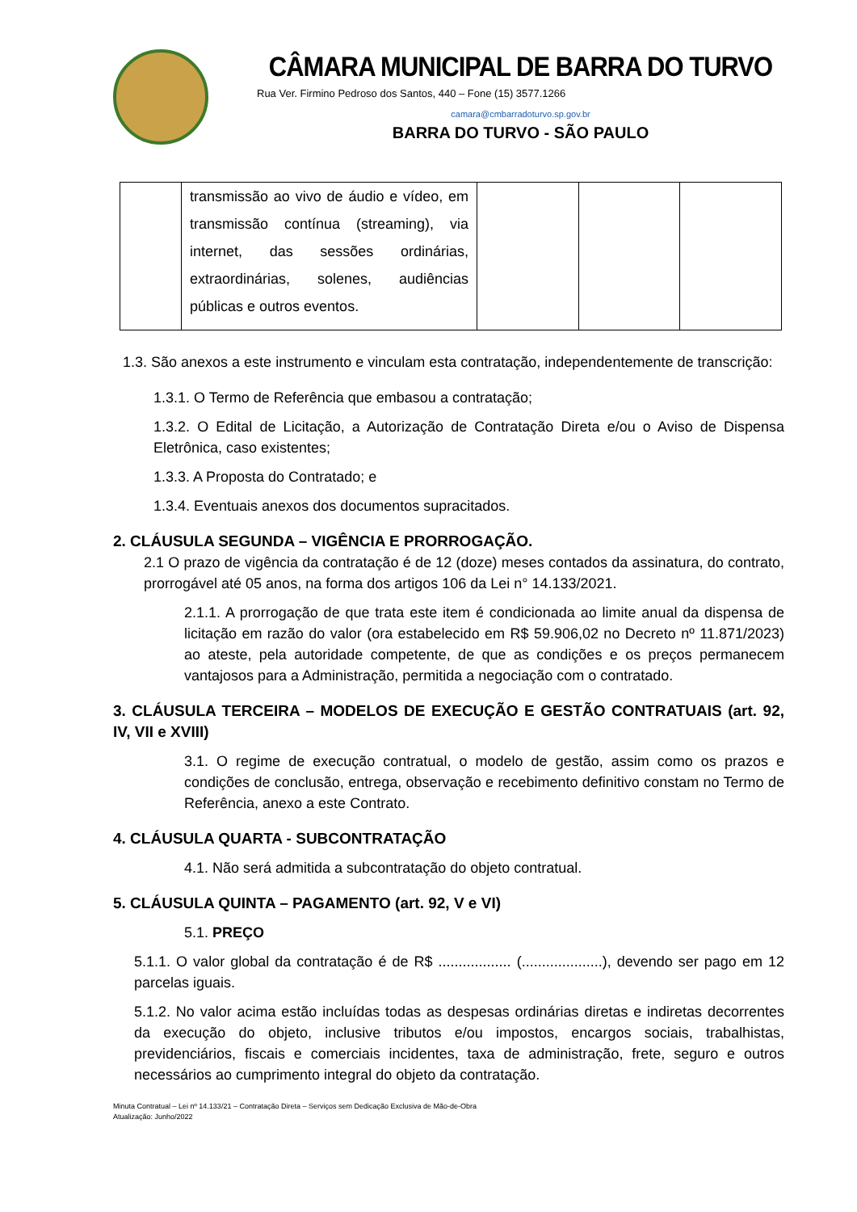CÂMARA MUNICIPAL DE BARRA DO TURVO
Rua Ver. Firmino Pedroso dos Santos, 440 – Fone (15) 3577.1266
camara@cmbarradoturvo.sp.gov.br
BARRA DO TURVO - SÃO PAULO
| | transmissão ao vivo de áudio e vídeo, em transmissão contínua (streaming), via internet, das sessões ordinárias, extraordinárias, solenes, audiências públicas e outros eventos. | | | |
1.3. São anexos a este instrumento e vinculam esta contratação, independentemente de transcrição:
1.3.1. O Termo de Referência que embasou a contratação;
1.3.2. O Edital de Licitação, a Autorização de Contratação Direta e/ou o Aviso de Dispensa Eletrônica, caso existentes;
1.3.3. A Proposta do Contratado; e
1.3.4. Eventuais anexos dos documentos supracitados.
2. CLÁUSULA SEGUNDA – VIGÊNCIA E PRORROGAÇÃO.
2.1 O prazo de vigência da contratação é de 12 (doze) meses contados da assinatura, do contrato, prorrogável até 05 anos, na forma dos artigos 106 da Lei n° 14.133/2021.
2.1.1. A prorrogação de que trata este item é condicionada ao limite anual da dispensa de licitação em razão do valor (ora estabelecido em R$ 59.906,02 no Decreto nº 11.871/2023) ao ateste, pela autoridade competente, de que as condições e os preços permanecem vantajosos para a Administração, permitida a negociação com o contratado.
3. CLÁUSULA TERCEIRA – MODELOS DE EXECUÇÃO E GESTÃO CONTRATUAIS (art. 92, IV, VII e XVIII)
3.1. O regime de execução contratual, o modelo de gestão, assim como os prazos e condições de conclusão, entrega, observação e recebimento definitivo constam no Termo de Referência, anexo a este Contrato.
4. CLÁUSULA QUARTA - SUBCONTRATAÇÃO
4.1. Não será admitida a subcontratação do objeto contratual.
5. CLÁUSULA QUINTA – PAGAMENTO (art. 92, V e VI)
5.1. PREÇO
5.1.1. O valor global da contratação é de R$ .................. (....................), devendo ser pago em 12 parcelas iguais.
5.1.2. No valor acima estão incluídas todas as despesas ordinárias diretas e indiretas decorrentes da execução do objeto, inclusive tributos e/ou impostos, encargos sociais, trabalhistas, previdenciários, fiscais e comerciais incidentes, taxa de administração, frete, seguro e outros necessários ao cumprimento integral do objeto da contratação.
Minuta Contratual – Lei nº 14.133/21 – Contratação Direta – Serviços sem Dedicação Exclusiva de Mão-de-Obra
Atualização: Junho/2022